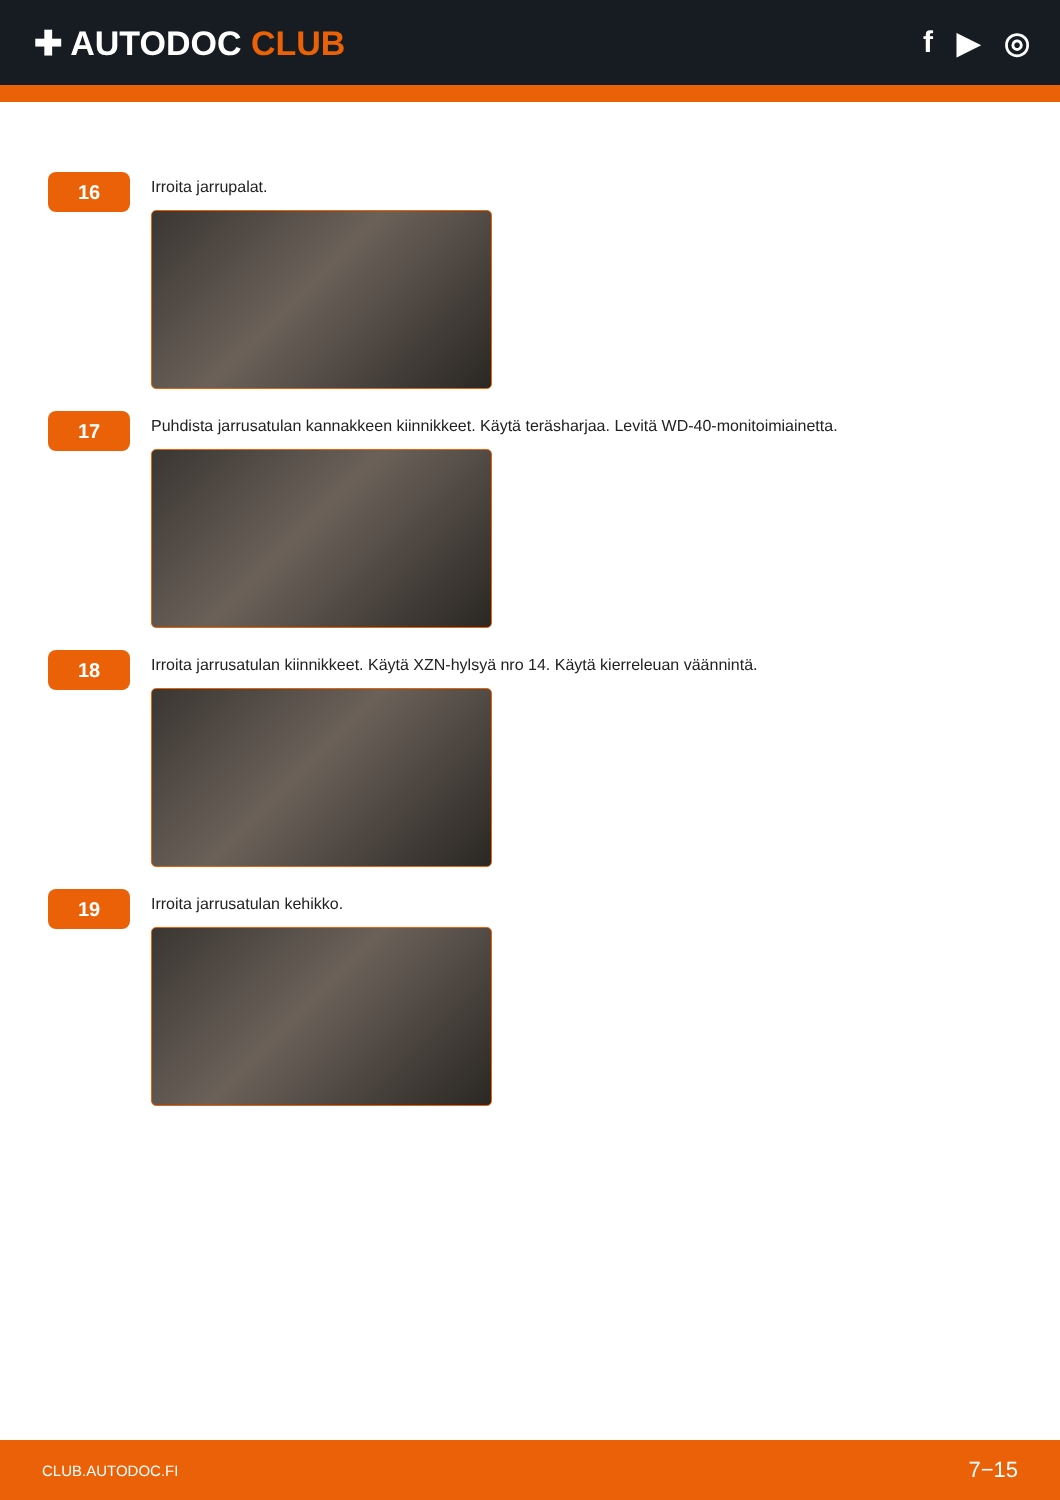✚ AUTODOC CLUB f ▶ ◎
16
Irroita jarrupalat.
17
Puhdista jarrusatulan kannakkeen kiinnikkeet. Käytä teräsharjaa. Levitä WD-40-monitoimiainetta.
18
Irroita jarrusatulan kiinnikkeet. Käytä XZN-hylsyä nro 14. Käytä kierreleuan väännintä.
19
Irroita jarrusatulan kehikko.
CLUB.AUTODOC.FI 7−15